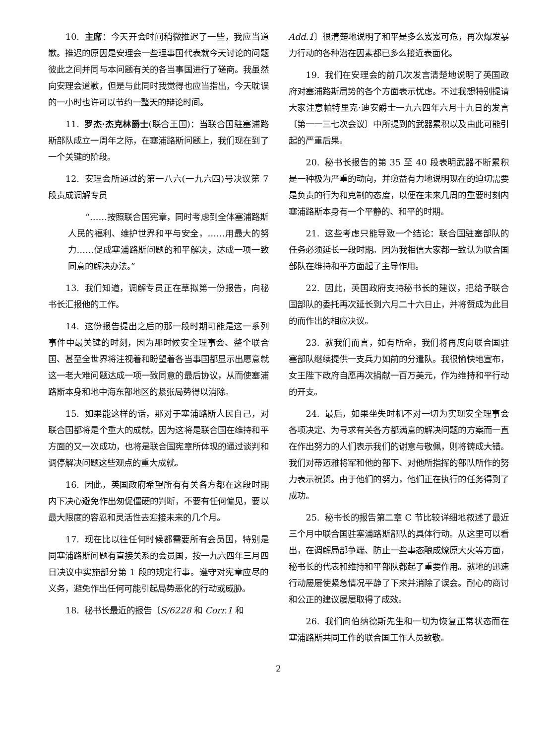10. 主席：今天开会时间稍微推迟了一些，我应当道歉。推迟的原因是安理会一些理事国代表就今天讨论的问题彼此之间并同与本问题有关的各当事国进行了磋商。我虽然向安理会道歉，但是与此同时我觉得也应当指出，今天耽误的一小时也许可以节约一整天的辩论时间。
11. 罗杰·杰克林爵士(联合王国)：当联合国驻塞浦路斯部队成立一周年之际，在塞浦路斯问题上，我们现在到了一个关键的阶段。
12. 安理会所通过的第一八六(一九六四)号决议第 7 段责成调解专员
“……按照联合国宪章，同时考虑到全体塞浦路斯人民的福利、维护世界和平与安全，……用最大的努力……促成塞浦路斯问题的和平解决，达成一项一致同意的解决办法。”
13. 我们知道，调解专员正在草拟第一份报告，向秘书长汇报他的工作。
14. 这份报告提出之后的那一段时期可能是这一系列事件中最关键的时刻，因为那时候安全理事会、整个联合国、甚至全世界将注视着和盼望着各当事国都显示出愿意就这一老大难问题达成一项一致同意的最后协议，从而使塞浦路斯本身和地中海东部地区的紧张局势得以消除。
15. 如果能这样的话，那对于塞浦路斯人民自己，对联合国都将是个重大的成就，因为这将是联合国在维持和平方面的又一次成功，也将是联合国宪章所体现的通过谈判和调停解决问题这些观点的重大成就。
16. 因此，英国政府希望所有有关各方都在这段时期内下决心避免作出匆促僵硬的判断，不要有任何偏见，要以最大限度的容忍和灵活性去迎接未来的几个月。
17. 现在比以往任何时候都需要所有会员国，特别是同塞浦路斯问题有直接关系的会员国，按一九六四年三月四日决议中实施部分第 1 段的规定行事。遵守对宪章应尽的义务，避免作出任何可能引起局势恶化的行动或威胁。
18. 秘书长最近的报告〔S/6228 和 Corr.1 和
Add.1〕很清楚地说明了和平是多么岌岌可危，再次爆发暴力行动的各种潜在因素都已多么接近表面化。
19. 我们在安理会的前几次发言清楚地说明了英国政府对塞浦路斯局势的各个方面表示忧虑。不过我想特别提请大家注意帕特里克·迪安爵士一九六四年六月十九日的发言〔第一一三七次会议〕中所提到的武器累积以及由此可能引起的严重后果。
20. 秘书长报告的第 35 至 40 段表明武器不断累积是一种极为严重的动向，并愈益有力地说明现在的迫切需要是负责的行为和克制的态度，以便在未来几周的重要时刻内塞浦路斯本身有一个平静的、和平的时期。
21. 这些考虑只能导致一个结论：联合国驻塞部队的任务必须延长一段时期。因为我相信大家都一致认为联合国部队在维持和平方面起了主导作用。
22. 因此，英国政府支持秘书长的建议，把给予联合国部队的委托再次延长到六月二十六日止，并将赞成为此目的而作出的相应决议。
23. 就我们而言，如有所命，我们将再度向联合国驻塞部队继续提供一支兵力如前的分遣队。我很愉快地宣布，女王陛下政府自愿再次捐献一百万美元，作为维持和平行动的开支。
24. 最后，如果坐失时机不对一切为实现安全理事会各项决定、为寻求有关各方都满意的解决问题的方案而一直在作出努力的人们表示我们的谢意与敬佩，则将铸成大错。我们对蒂迈雅将军和他的部下、对他所指挥的部队所作的努力表示祝贺。由于他们的努力，他们正在执行的任务得到了成功。
25. 秘书长的报告第二章 C 节比较详细地叙述了最近三个月中联合国驻塞浦路斯部队的具体行动。从这里可以看出，在调解局部争端、防止一些事态酿成燎原大火等方面，秘书长的代表和维持和平部队都起了重要作用。就地的迅速行动屡屡使紧急情况平静了下来并消除了误会。耐心的商讨和公正的建议屡屡取得了成效。
26. 我们向伯纳德斯先生和一切为恢复正常状态而在塞浦路斯共同工作的联合国工作人员致敬。
2